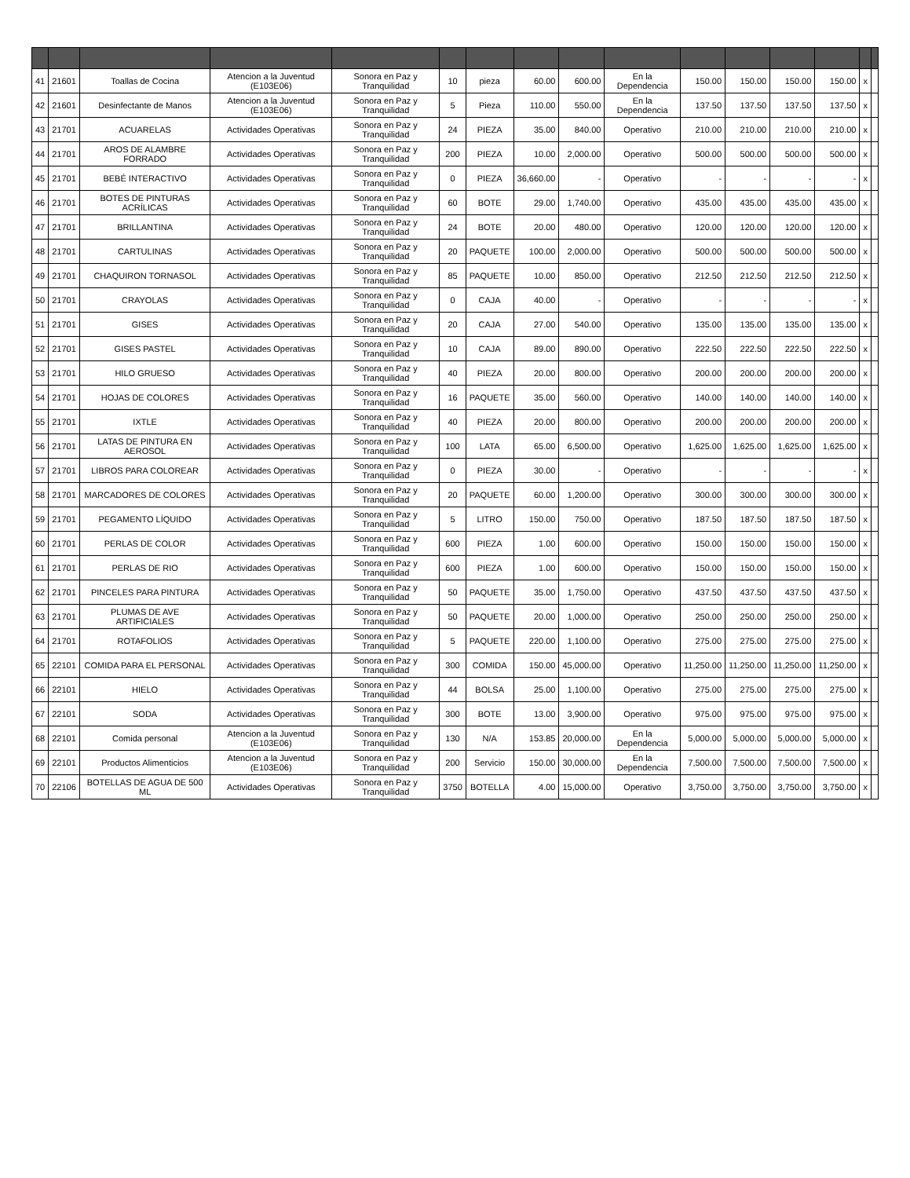| 41 | 21601 | Toallas de Cocina | Atencion a la Juventud (E103E06) | Sonora en Paz y Tranquilidad | 10 | pieza | 60.00 | 600.00 | En la Dependencia | 150.00 | 150.00 | 150.00 | 150.00 | x | |
| 42 | 21601 | Desinfectante de Manos | Atencion a la Juventud (E103E06) | Sonora en Paz y Tranquilidad | 5 | Pieza | 110.00 | 550.00 | En la Dependencia | 137.50 | 137.50 | 137.50 | 137.50 | x | |
| 43 | 21701 | ACUARELAS | Actividades Operativas | Sonora en Paz y Tranquilidad | 24 | PIEZA | 35.00 | 840.00 | Operativo | 210.00 | 210.00 | 210.00 | 210.00 | x | |
| 44 | 21701 | AROS DE ALAMBRE FORRADO | Actividades Operativas | Sonora en Paz y Tranquilidad | 200 | PIEZA | 10.00 | 2,000.00 | Operativo | 500.00 | 500.00 | 500.00 | 500.00 | x | |
| 45 | 21701 | BEBÉ INTERACTIVO | Actividades Operativas | Sonora en Paz y Tranquilidad | 0 | PIEZA | 36,660.00 | - | Operativo | - | - | - | - | x | |
| 46 | 21701 | BOTES DE PINTURAS ACRÍLICAS | Actividades Operativas | Sonora en Paz y Tranquilidad | 60 | BOTE | 29.00 | 1,740.00 | Operativo | 435.00 | 435.00 | 435.00 | 435.00 | x | |
| 47 | 21701 | BRILLANTINA | Actividades Operativas | Sonora en Paz y Tranquilidad | 24 | BOTE | 20.00 | 480.00 | Operativo | 120.00 | 120.00 | 120.00 | 120.00 | x | |
| 48 | 21701 | CARTULINAS | Actividades Operativas | Sonora en Paz y Tranquilidad | 20 | PAQUETE | 100.00 | 2,000.00 | Operativo | 500.00 | 500.00 | 500.00 | 500.00 | x | |
| 49 | 21701 | CHAQUIRON TORNASOL | Actividades Operativas | Sonora en Paz y Tranquilidad | 85 | PAQUETE | 10.00 | 850.00 | Operativo | 212.50 | 212.50 | 212.50 | 212.50 | x | |
| 50 | 21701 | CRAYOLAS | Actividades Operativas | Sonora en Paz y Tranquilidad | 0 | CAJA | 40.00 | - | Operativo | - | - | - | - | x | |
| 51 | 21701 | GISES | Actividades Operativas | Sonora en Paz y Tranquilidad | 20 | CAJA | 27.00 | 540.00 | Operativo | 135.00 | 135.00 | 135.00 | 135.00 | x | |
| 52 | 21701 | GISES PASTEL | Actividades Operativas | Sonora en Paz y Tranquilidad | 10 | CAJA | 89.00 | 890.00 | Operativo | 222.50 | 222.50 | 222.50 | 222.50 | x | |
| 53 | 21701 | HILO GRUESO | Actividades Operativas | Sonora en Paz y Tranquilidad | 40 | PIEZA | 20.00 | 800.00 | Operativo | 200.00 | 200.00 | 200.00 | 200.00 | x | |
| 54 | 21701 | HOJAS DE COLORES | Actividades Operativas | Sonora en Paz y Tranquilidad | 16 | PAQUETE | 35.00 | 560.00 | Operativo | 140.00 | 140.00 | 140.00 | 140.00 | x | |
| 55 | 21701 | IXTLE | Actividades Operativas | Sonora en Paz y Tranquilidad | 40 | PIEZA | 20.00 | 800.00 | Operativo | 200.00 | 200.00 | 200.00 | 200.00 | x | |
| 56 | 21701 | LATAS DE PINTURA EN AEROSOL | Actividades Operativas | Sonora en Paz y Tranquilidad | 100 | LATA | 65.00 | 6,500.00 | Operativo | 1,625.00 | 1,625.00 | 1,625.00 | 1,625.00 | x | |
| 57 | 21701 | LIBROS PARA COLOREAR | Actividades Operativas | Sonora en Paz y Tranquilidad | 0 | PIEZA | 30.00 | - | Operativo | - | - | - | - | x | |
| 58 | 21701 | MARCADORES DE COLORES | Actividades Operativas | Sonora en Paz y Tranquilidad | 20 | PAQUETE | 60.00 | 1,200.00 | Operativo | 300.00 | 300.00 | 300.00 | 300.00 | x | |
| 59 | 21701 | PEGAMENTO LÍQUIDO | Actividades Operativas | Sonora en Paz y Tranquilidad | 5 | LITRO | 150.00 | 750.00 | Operativo | 187.50 | 187.50 | 187.50 | 187.50 | x | |
| 60 | 21701 | PERLAS DE COLOR | Actividades Operativas | Sonora en Paz y Tranquilidad | 600 | PIEZA | 1.00 | 600.00 | Operativo | 150.00 | 150.00 | 150.00 | 150.00 | x | |
| 61 | 21701 | PERLAS DE RIO | Actividades Operativas | Sonora en Paz y Tranquilidad | 600 | PIEZA | 1.00 | 600.00 | Operativo | 150.00 | 150.00 | 150.00 | 150.00 | x | |
| 62 | 21701 | PINCELES PARA PINTURA | Actividades Operativas | Sonora en Paz y Tranquilidad | 50 | PAQUETE | 35.00 | 1,750.00 | Operativo | 437.50 | 437.50 | 437.50 | 437.50 | x | |
| 63 | 21701 | PLUMAS DE AVE ARTIFICIALES | Actividades Operativas | Sonora en Paz y Tranquilidad | 50 | PAQUETE | 20.00 | 1,000.00 | Operativo | 250.00 | 250.00 | 250.00 | 250.00 | x | |
| 64 | 21701 | ROTAFOLIOS | Actividades Operativas | Sonora en Paz y Tranquilidad | 5 | PAQUETE | 220.00 | 1,100.00 | Operativo | 275.00 | 275.00 | 275.00 | 275.00 | x | |
| 65 | 22101 | COMIDA PARA EL PERSONAL | Actividades Operativas | Sonora en Paz y Tranquilidad | 300 | COMIDA | 150.00 | 45,000.00 | Operativo | 11,250.00 | 11,250.00 | 11,250.00 | 11,250.00 | x | |
| 66 | 22101 | HIELO | Actividades Operativas | Sonora en Paz y Tranquilidad | 44 | BOLSA | 25.00 | 1,100.00 | Operativo | 275.00 | 275.00 | 275.00 | 275.00 | x | |
| 67 | 22101 | SODA | Actividades Operativas | Sonora en Paz y Tranquilidad | 300 | BOTE | 13.00 | 3,900.00 | Operativo | 975.00 | 975.00 | 975.00 | 975.00 | x | |
| 68 | 22101 | Comida personal | Atencion a la Juventud (E103E06) | Sonora en Paz y Tranquilidad | 130 | N/A | 153.85 | 20,000.00 | En la Dependencia | 5,000.00 | 5,000.00 | 5,000.00 | 5,000.00 | x | |
| 69 | 22101 | Productos Alimenticios | Atencion a la Juventud (E103E06) | Sonora en Paz y Tranquilidad | 200 | Servicio | 150.00 | 30,000.00 | En la Dependencia | 7,500.00 | 7,500.00 | 7,500.00 | 7,500.00 | x | |
| 70 | 22106 | BOTELLAS DE AGUA DE 500 ML | Actividades Operativas | Sonora en Paz y Tranquilidad | 3750 | BOTELLA | 4.00 | 15,000.00 | Operativo | 3,750.00 | 3,750.00 | 3,750.00 | 3,750.00 | x | |